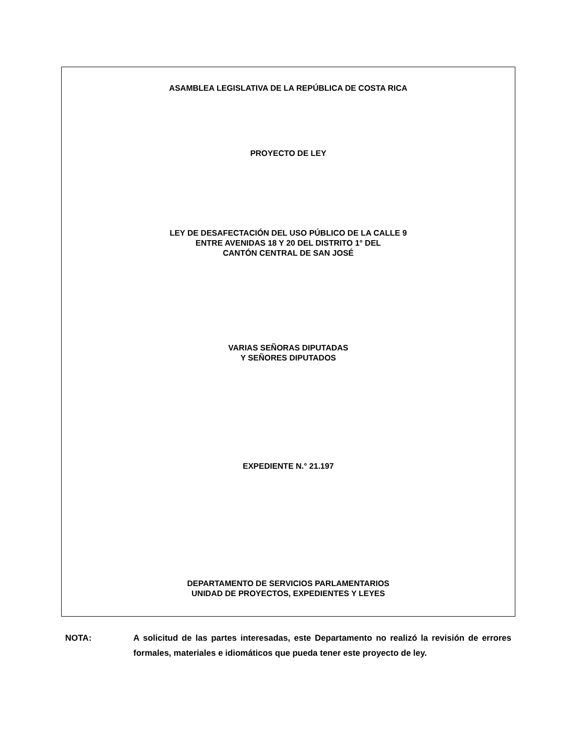ASAMBLEA LEGISLATIVA DE LA REPÚBLICA DE COSTA RICA
PROYECTO DE LEY
LEY DE DESAFECTACIÓN DEL USO PÚBLICO DE LA CALLE 9
ENTRE AVENIDAS 18 Y 20 DEL DISTRITO 1° DEL
CANTÓN CENTRAL DE SAN JOSÉ
VARIAS SEÑORAS DIPUTADAS
Y SEÑORES DIPUTADOS
EXPEDIENTE N.° 21.197
DEPARTAMENTO DE SERVICIOS PARLAMENTARIOS
UNIDAD DE PROYECTOS, EXPEDIENTES Y LEYES
NOTA: A solicitud de las partes interesadas, este Departamento no realizó la revisión de errores formales, materiales e idiomáticos que pueda tener este proyecto de ley.